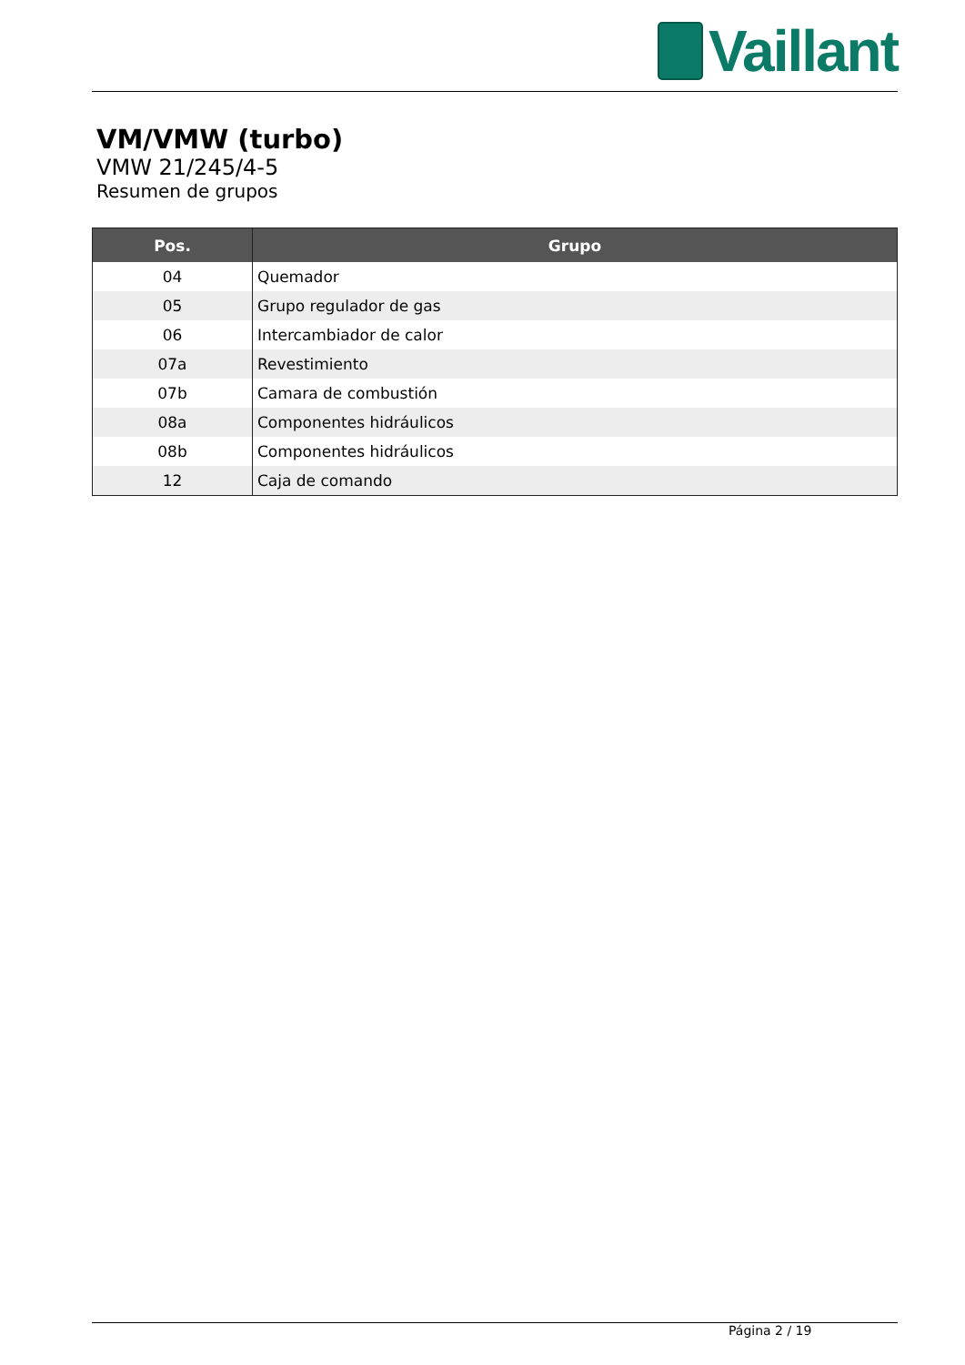Vaillant
VM/VMW (turbo)
VMW 21/245/4-5
Resumen de grupos
| Pos. | Grupo |
| --- | --- |
| 04 | Quemador |
| 05 | Grupo regulador de gas |
| 06 | Intercambiador de calor |
| 07a | Revestimiento |
| 07b | Camara de combustión |
| 08a | Componentes hidráulicos |
| 08b | Componentes hidráulicos |
| 12 | Caja de comando |
Página 2 / 19